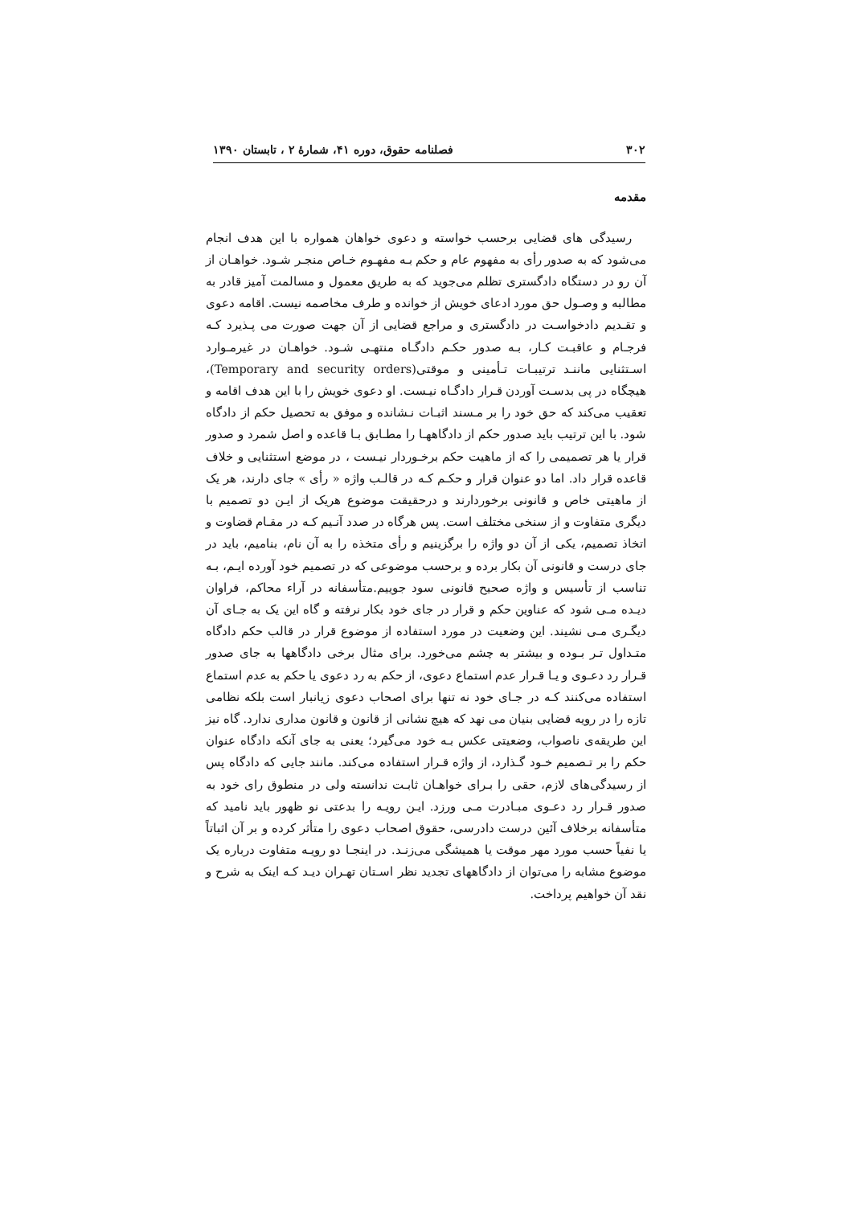۳۰۲ فصلنامه حقوق، دوره ۴۱، شمارهٔ ۲ ، تابستان ۱۳۹۰
مقدمه
رسیدگی های قضایی برحسب خواسته و دعوی خواهان همواره با این هدف انجام می‌شود که به صدور رأی به مفهوم عام و حکم بـه مفهـوم خـاص منجـر شـود. خواهـان از آن رو در دستگاه دادگستری تظلم می‌جوید که به طریق معمول و مسالمت آمیز قادر به مطالبه و وصـول حق مورد ادعای خویش از خوانده و طرف مخاصمه نیست. اقامه دعوی و تقـدیم دادخواسـت در دادگستری و مراجع قضایی از آن جهت صورت می پـذیرد کـه فرجـام و عاقبـت کـار، بـه صدور حکـم دادگـاه منتهـی شـود. خواهـان در غیرمـوارد اسـتثنایی ماننـد ترتیبـات تـأمینی و موقتی(Temporary and security orders)، هیچگاه در پی بدسـت آوردن قـرار دادگـاه نیـست. او دعوی خویش را با این هدف اقامه و تعقیب می‌کند که حق خود را بر مـسند اثبـات نـشانده و موفق به تحصیل حکم از دادگاه شود. با این ترتیب باید صدور حکم از دادگاههـا را مطـابق بـا قاعده و اصل شمرد و صدور قرار یا هر تصمیمی را که از ماهیت حکم برخـوردار نیـست ، در موضع استثنایی و خلاف قاعده قرار داد. اما دو عنوان قرار و حکـم کـه در قالـب واژه « رأی » جای دارند، هر یک از ماهیتی خاص و قانونی برخوردارند و درحقیقت موضوع هریک از ایـن دو تصمیم با دیگری متفاوت و از سنخی مختلف است. پس هرگاه در صدد آنـیم کـه در مقـام قضاوت و اتخاذ تصمیم، یکی از آن دو واژه را برگزینیم و رأی متخذه را به آن نام، بنامیم، باید در جای درست و قانونی آن بکار برده و برحسب موضوعی که در تصمیم خود آورده ایـم، بـه تناسب از تأسیس و واژه صحیح قانونی سود جوییم.متأسفانه در آراء محاکم، فراوان دیـده مـی شود که عناوین حکم و قرار در جای خود بکار نرفته و گاه این یک به جـای آن دیگـری مـی نشیند. این وضعیت در مورد استفاده از موضوع قرار در قالب حکم دادگاه متـداول تـر بـوده و بیشتر به چشم می‌خورد. برای مثال برخی دادگاهها به جای صدور قـرار رد دعـوی و یـا قـرار عدم استماع دعوی، از حکم به رد دعوی یا حکم به عدم استماع استفاده می‌کنند کـه در جـای خود نه تنها برای اصحاب دعوی زیانبار است بلکه نظامی تازه را در رویه قضایی بنیان می نهد که هیچ نشانی از قانون و قانون مداری ندارد. گاه نیز این طریقه‌ی ناصواب، وضعیتی عکس بـه خود می‌گیرد؛ یعنی به جای آنکه دادگاه عنوان حکم را بر تـصمیم خـود گـذارد، از واژه قـرار استفاده می‌کند. مانند جایی که دادگاه پس از رسیدگی‌های لازم، حقی را بـرای خواهـان ثابـت ندانسته ولی در منطوق رای خود به صدور قـرار رد دعـوی مبـادرت مـی ورزد. ایـن رویـه را بدعتی نو ظهور باید نامید که متأسفانه برخلاف آئین درست دادرسی، حقوق اصحاب دعوی را متأثر کرده و بر آن اثباتاً یا نفیاً حسب مورد مهر موقت یا همیشگی می‌زنـد. در اینجـا دو رویـه متفاوت درباره یک موضوع مشابه را می‌توان از دادگاههای تجدید نظر اسـتان تهـران دیـد کـه اینک به شرح و نقد آن خواهیم پرداخت.